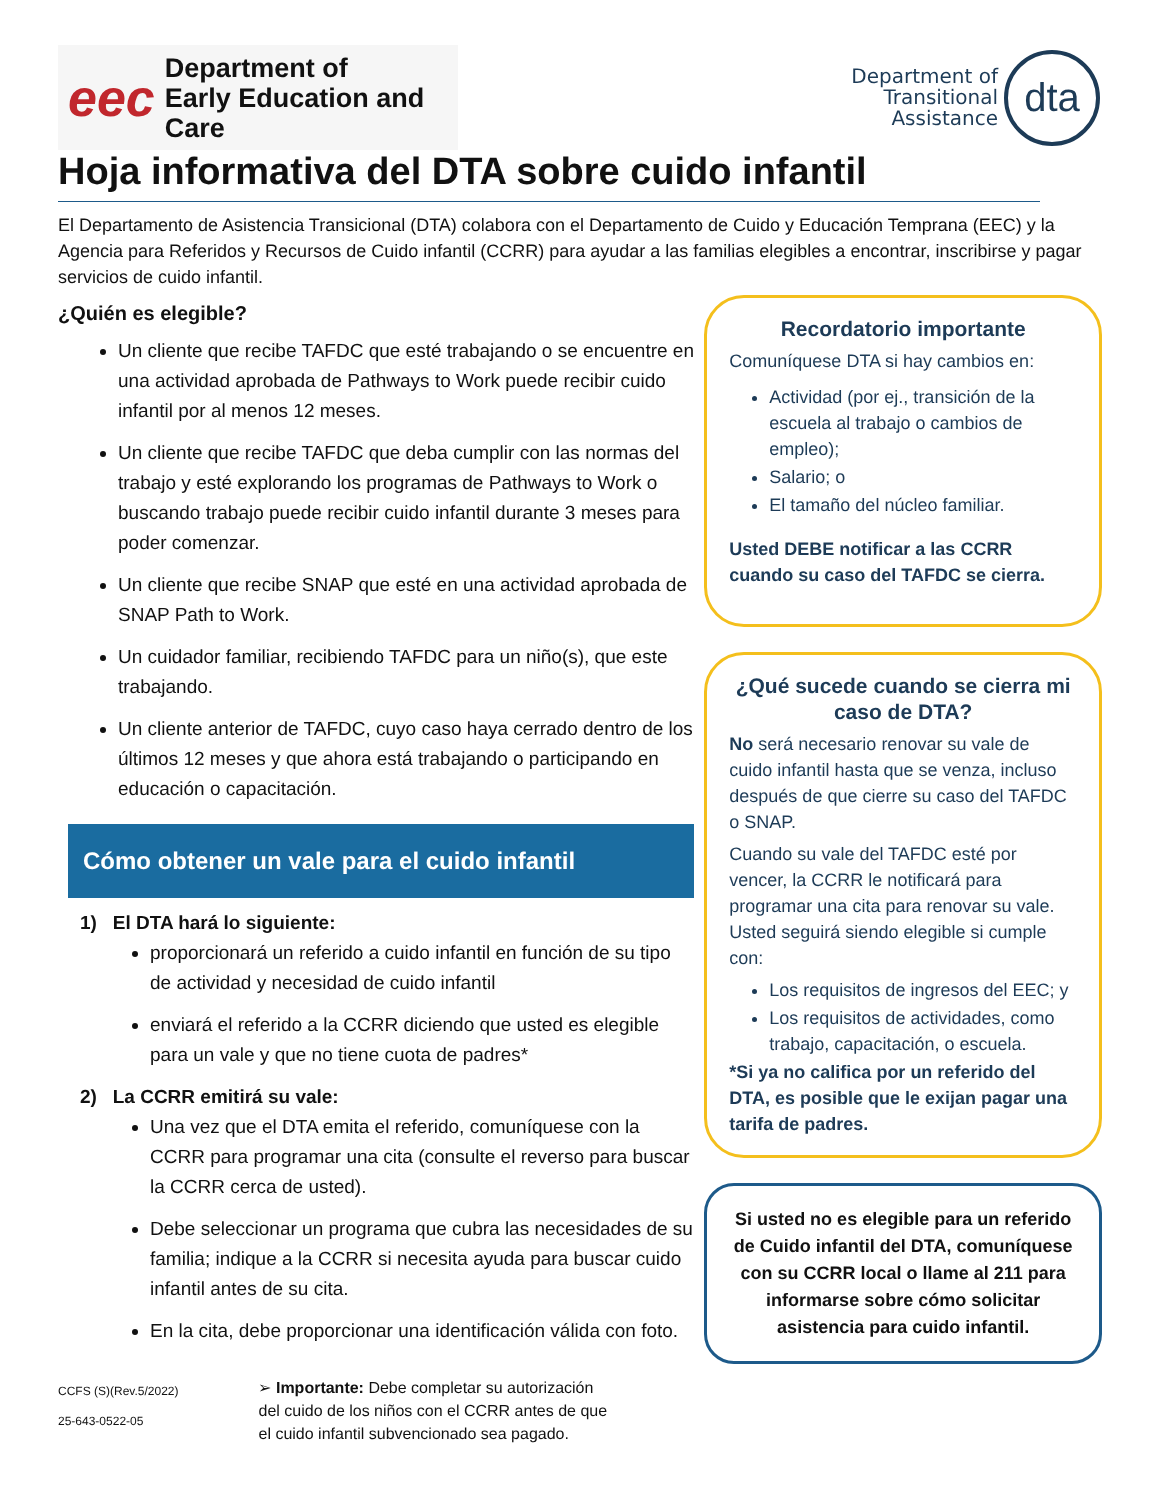eec Department of
Early Education and Care
Department of
Transitional
Assistance dta
Hoja informativa del DTA sobre cuido infantil
El Departamento de Asistencia Transicional (DTA) colabora con el Departamento de Cuido y Educación Temprana (EEC) y la Agencia para Referidos y Recursos de Cuido infantil (CCRR) para ayudar a las familias elegibles a encontrar, inscribirse y pagar servicios de cuido infantil.
¿Quién es elegible?
Un cliente que recibe TAFDC que esté trabajando o se encuentre en una actividad aprobada de Pathways to Work puede recibir cuido infantil por al menos 12 meses.
Un cliente que recibe TAFDC que deba cumplir con las normas del trabajo y esté explorando los programas de Pathways to Work o buscando trabajo puede recibir cuido infantil durante 3 meses para poder comenzar.
Un cliente que recibe SNAP que esté en una actividad aprobada de SNAP Path to Work.
Un cuidador familiar, recibiendo TAFDC para un niño(s), que este trabajando.
Un cliente anterior de TAFDC, cuyo caso haya cerrado dentro de los últimos 12 meses y que ahora está trabajando o participando en educación o capacitación.
Cómo obtener un vale para el cuido infantil
1) El DTA hará lo siguiente:
proporcionará un referido a cuido infantil en función de su tipo de actividad y necesidad de cuido infantil
enviará el referido a la CCRR diciendo que usted es elegible para un vale y que no tiene cuota de padres*
2) La CCRR emitirá su vale:
Una vez que el DTA emita el referido, comuníquese con la CCRR para programar una cita (consulte el reverso para buscar la CCRR cerca de usted).
Debe seleccionar un programa que cubra las necesidades de su familia; indique a la CCRR si necesita ayuda para buscar cuido infantil antes de su cita.
En la cita, debe proporcionar una identificación válida con foto.
CCFS (S)(Rev.5/2022)
25-643-0522-05
➢ Importante: Debe completar su autorización del cuido de los niños con el CCRR antes de que el cuido infantil subvencionado sea pagado.
Recordatorio importante
Comuníquese DTA si hay cambios en:
Actividad (por ej., transición de la escuela al trabajo o cambios de empleo);
Salario; o
El tamaño del núcleo familiar.
Usted DEBE notificar a las CCRR cuando su caso del TAFDC se cierra.
¿Qué sucede cuando se cierra mi caso de DTA?
No será necesario renovar su vale de cuido infantil hasta que se venza, incluso después de que cierre su caso del TAFDC o SNAP.
Cuando su vale del TAFDC esté por vencer, la CCRR le notificará para programar una cita para renovar su vale. Usted seguirá siendo elegible si cumple con:
Los requisitos de ingresos del EEC; y
Los requisitos de actividades, como trabajo, capacitación, o escuela.
*Si ya no califica por un referido del DTA, es posible que le exijan pagar una tarifa de padres.
Si usted no es elegible para un referido de Cuido infantil del DTA, comuníquese con su CCRR local o llame al 211 para informarse sobre cómo solicitar asistencia para cuido infantil.